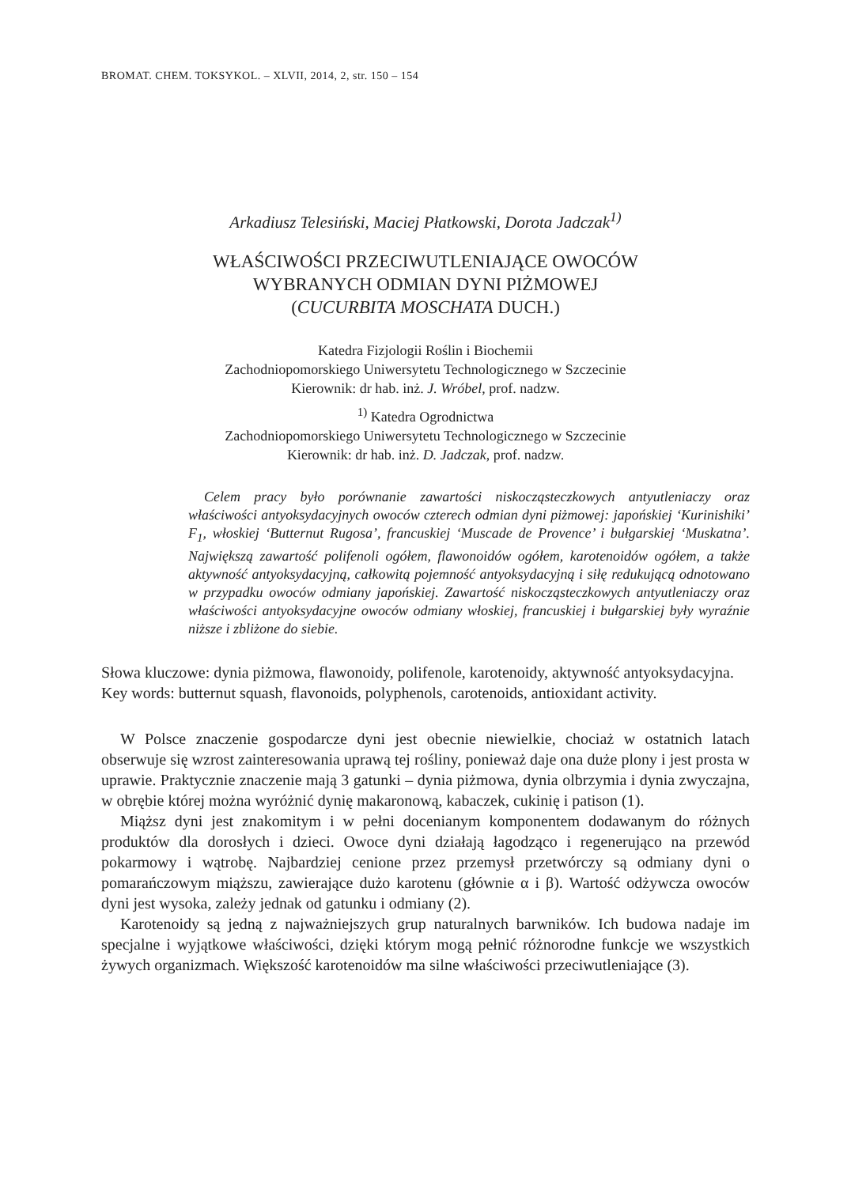BROMAT. CHEM. TOKSYKOL. – XLVII, 2014, 2, str. 150 – 154
Arkadiusz Telesiński, Maciej Płatkowski, Dorota Jadczak<sup>1)</sup>
WŁAŚCIWOŚCI PRZECIWUTLENIAJĄCE OWOCÓW
WYBRANYCH ODMIAN DYNI PIŻMOWEJ
(CUCURBITA MOSCHATA DUCH.)
Katedra Fizjologii Roślin i Biochemii
Zachodniopomorskiego Uniwersytetu Technologicznego w Szczecinie
Kierownik: dr hab. inż. J. Wróbel, prof. nadzw.
<sup>1)</sup> Katedra Ogrodnictwa
Zachodniopomorskiego Uniwersytetu Technologicznego w Szczecinie
Kierownik: dr hab. inż. D. Jadczak, prof. nadzw.
Celem pracy było porównanie zawartości niskocząsteczkowych antyutleniaczy oraz właściwości antyoksydacyjnych owoców czterech odmian dyni piżmowej: japońskiej ‘Kurinishiki’ F<sub>1</sub>, włoskiej ‘Butternut Rugosa’, francuskiej ‘Muscade de Provence’ i bułgarskiej ‘Muskatna’. Największą zawartość polifenoli ogółem, flawonoidów ogółem, karotenoidów ogółem, a także aktywność antyoksydacyjną, całkowitą pojemność antyoksydacyjną i siłę redukującą odnotowano w przypadku owoców odmiany japońskiej. Zawartość niskocząsteczkowych antyutleniaczy oraz właściwości antyoksydacyjne owoców odmiany włoskiej, francuskiej i bułgarskiej były wyraźnie niższe i zbliżone do siebie.
Słowa kluczowe: dynia piżmowa, flawonoidy, polifenole, karotenoidy, aktywność antyoksydacyjna.
Key words: butternut squash, flavonoids, polyphenols, carotenoids, antioxidant activity.
W Polsce znaczenie gospodarcze dyni jest obecnie niewielkie, chociaż w ostatnich latach obserwuje się wzrost zainteresowania uprawą tej rośliny, ponieważ daje ona duże plony i jest prosta w uprawie. Praktycznie znaczenie mają 3 gatunki – dynia piżmowa, dynia olbrzymia i dynia zwyczajna, w obrębie której można wyróżnić dynię makaronową, kabaczek, cukinię i patison (1).
Miąższ dyni jest znakomitym i w pełni docenianym komponentem dodawanym do różnych produktów dla dorosłych i dzieci. Owoce dyni działają łagodząco i regenerująco na przewód pokarmowy i wątrobę. Najbardziej cenione przez przemysł przetwórczy są odmiany dyni o pomarańczowym miąższu, zawierające dużo karotenu (głównie α i β). Wartość odżywcza owoców dyni jest wysoka, zależy jednak od gatunku i odmiany (2).
Karotenoidy są jedną z najważniejszych grup naturalnych barwników. Ich budowa nadaje im specjalne i wyjątkowe właściwości, dzięki którym mogą pełnić różnorodne funkcje we wszystkich żywych organizmach. Większość karotenoidów ma silne właściwości przeciwutleniające (3).